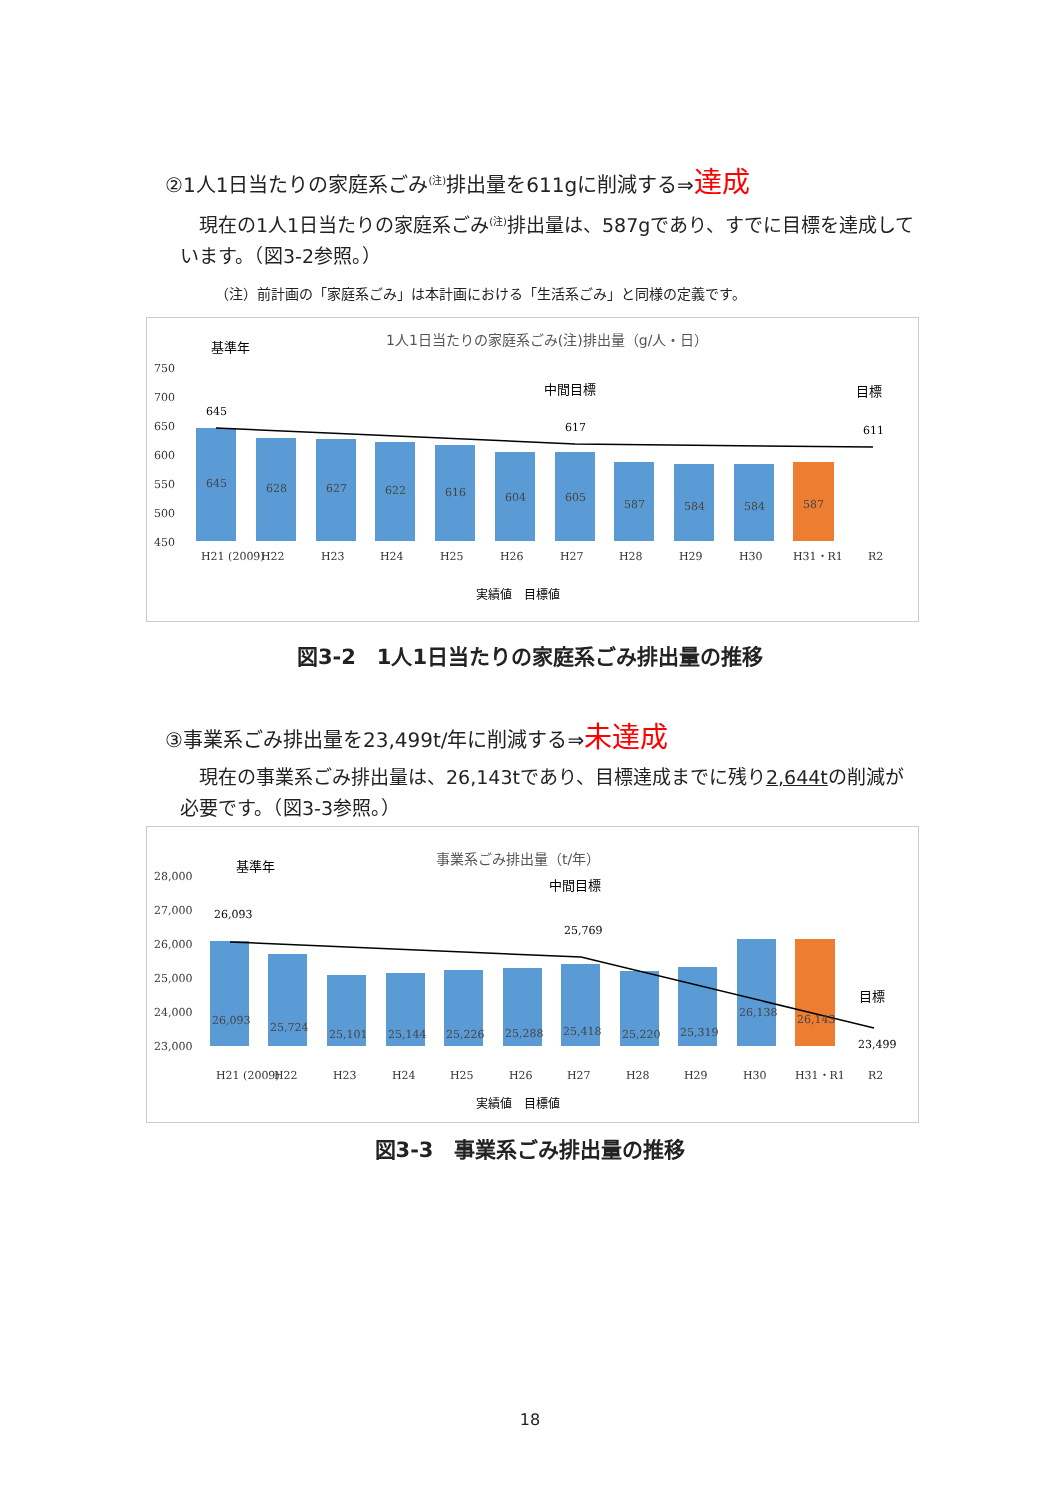②1人1日当たりの家庭系ごみ<sup>(注)</sup>排出量を611gに削減する⇒達成
　現在の1人1日当たりの家庭系ごみ<sup>(注)</sup>排出量は、587gであり、すでに目標を達成しています。（図3-2参照。）
（注）前計画の「家庭系ごみ」は本計画における「生活系ごみ」と同様の定義です。
1人1日当たりの家庭系ごみ(注)排出量（g/人・日）
750
700
650
600
550
500
450
645
628
627
622
616
604
605
587
584
584
587
基準年
中間目標
目標
645
617
611
H21 (2009)
H22
H23
H24
H25
H26
H27
H28
H29
H30
H31・R1
R2
実績値　目標値
図3-2　1人1日当たりの家庭系ごみ排出量の推移
③事業系ごみ排出量を23,499t/年に削減する⇒未達成
　現在の事業系ごみ排出量は、26,143tであり、目標達成までに残り2,644tの削減が必要です。（図3-3参照。）
事業系ごみ排出量（t/年）
28,000
27,000
26,000
25,000
24,000
23,000
26,093
25,724
25,101
25,144
25,226
25,288
25,418
25,220
25,319
26,138
26,143
基準年
中間目標
目標
26,093
25,769
23,499
H21 (2009)
H22
H23
H24
H25
H26
H27
H28
H29
H30
H31・R1
R2
実績値　目標値
図3-3　事業系ごみ排出量の推移
18